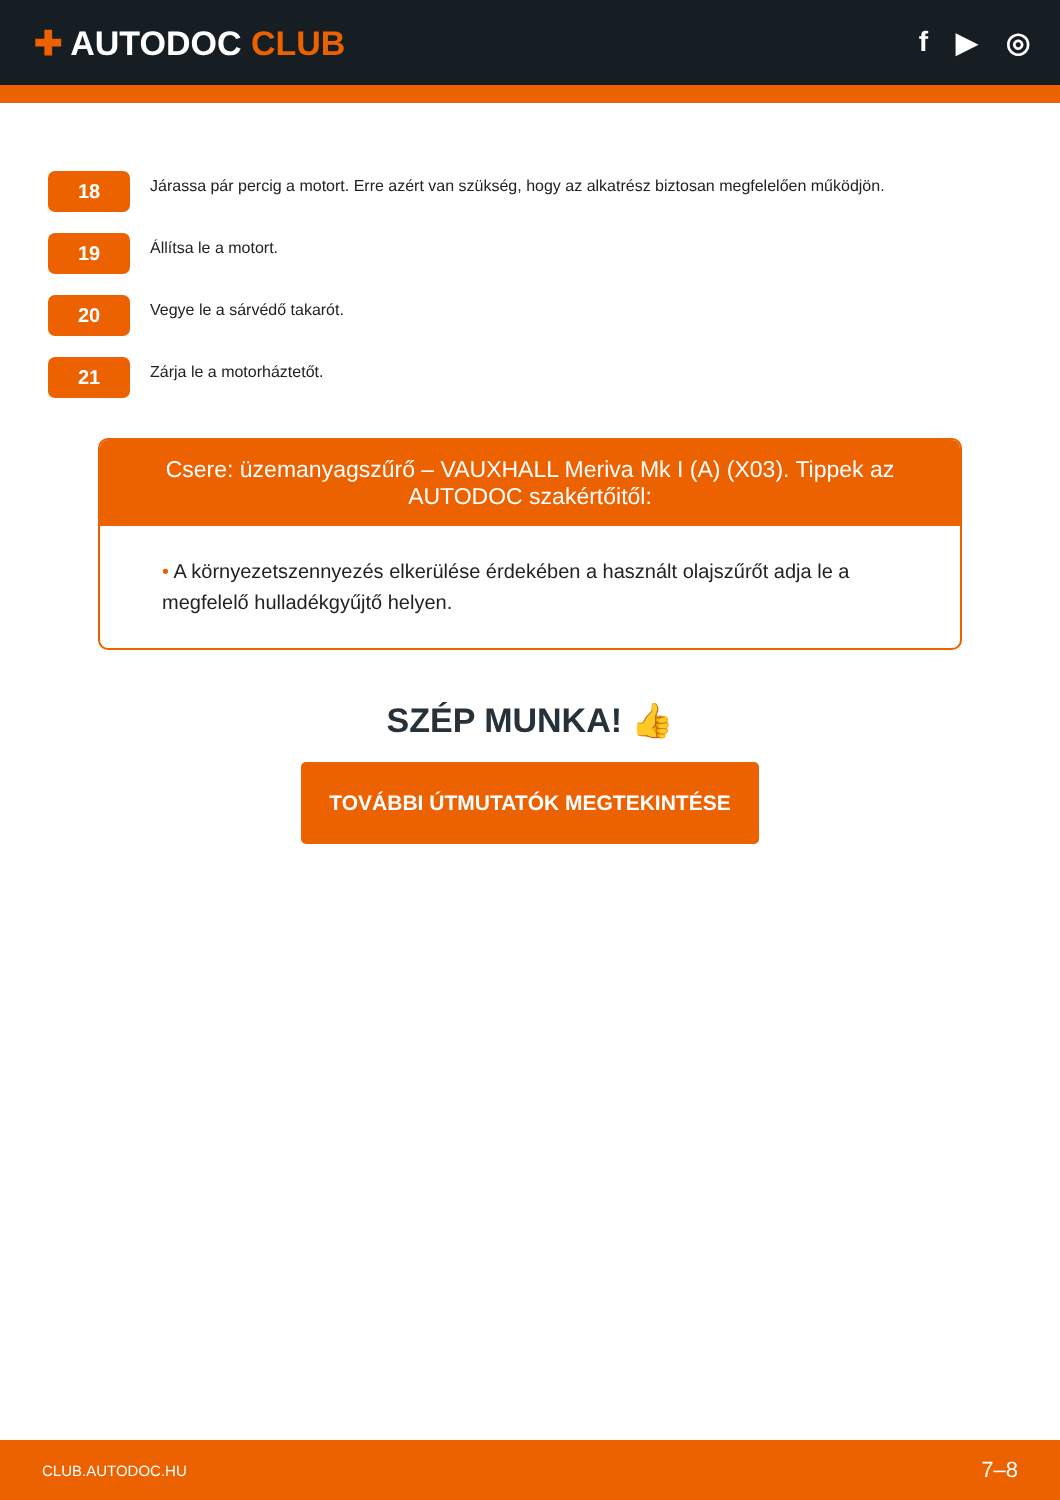✚ AUTODOC CLUB
f ▶ ◎
18
Járassa pár percig a motort. Erre azért van szükség, hogy az alkatrész biztosan megfelelően működjön.
19
Állítsa le a motort.
20
Vegye le a sárvédő takarót.
21
Zárja le a motorháztetőt.
Csere: üzemanyagszűrő – VAUXHALL Meriva Mk I (A) (X03). Tippek az AUTODOC szakértőitől:
• A környezetszennyezés elkerülése érdekében a használt olajszűrőt adja le a megfelelő hulladékgyűjtő helyen.
SZÉP MUNKA! 👍
TOVÁBBI ÚTMUTATÓK MEGTEKINTÉSE
CLUB.AUTODOC.HU 7–8